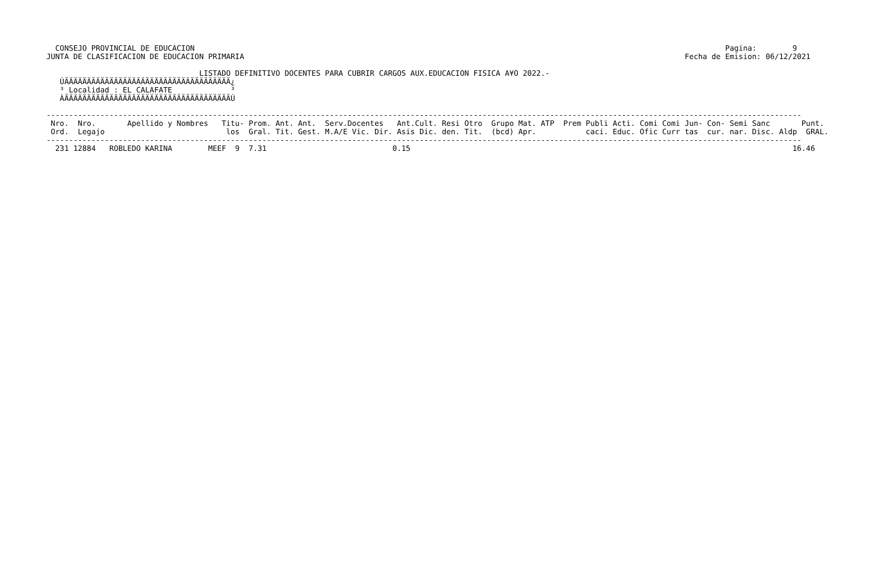CONSEJO PROVINCIAL DE EDUCACION                                                                                                                      Pagina:        9
 JUNTA DE CLASIFICACION DE EDUCACION PRIMARIA                                                                                                  Fecha de Emision: 06/12/2021

                                   LISTADO DEFINITIVO DOCENTES PARA CUBRIR CARGOS AUX.EDUCACION FISICA A¥O 2022.-
    ÚÄÄÄÄÄÄÄÄÄÄÄÄÄÄÄÄÄÄÄÄÄÄÄÄÄÄÄÄÄÄÄÄÄÄÄÄÄ¿
    ³ Localidad : EL CALAFATE             ³
    ÀÄÄÄÄÄÄÄÄÄÄÄÄÄÄÄÄÄÄÄÄÄÄÄÄÄÄÄÄÄÄÄÄÄÄÄÄÄÙ

 ------------------------------------------------------------------------------------------------------------------------------------------------------------------------
  Nro.  Nro.       Apellido y Nombres   Titu- Prom. Ant. Ant.  Serv.Docentes   Ant.Cult. Resi Otro  Grupo Mat. ATP  Prem Publi Acti. Comi Comi Jun- Con- Semi Sanc       Punt.
  Ord.  Legajo                           los  Gral. Tit. Gest. M.A/E Vic. Dir. Asis Dic. den. Tit.  (bcd) Apr.           caci. Educ. Ofic Curr tas  cur. nar. Disc. Aldp  GRAL.
 ------------------------------------------------------------------------------------------------------------------------------------------------------------------------
   231 12884   ROBLEDO KARINA        MEEF  9  7.31                            0.15                                                                                     16.46